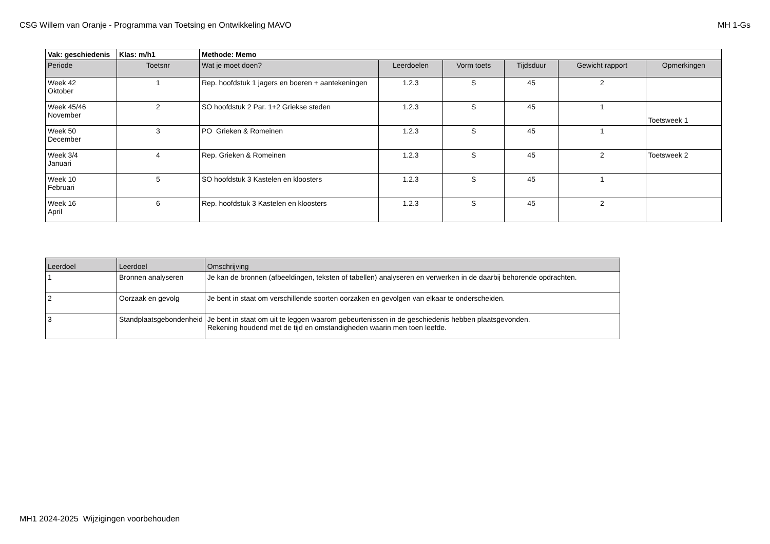CSG Willem van Oranje - Programma van Toetsing en Ontwikkeling MAVO MH 1-Gs
| Vak: geschiedenis | Klas: m/h1 | Methode: Memo | | | | | |
| Periode | Toetsnr | Wat je moet doen? | Leerdoelen | Vorm toets | Tijdsduur | Gewicht rapport | Opmerkingen |
| Week 42 Oktober | 1 | Rep. hoofdstuk 1 jagers en boeren + aantekeningen | 1.2.3 | S | 45 | 2 | |
| Week 45/46 November | 2 | SO hoofdstuk 2 Par. 1+2 Griekse steden | 1.2.3 | S | 45 | 1 | Toetsweek 1 |
| Week 50 December | 3 | PO Grieken & Romeinen | 1.2.3 | S | 45 | 1 | |
| Week 3/4 Januari | 4 | Rep. Grieken & Romeinen | 1.2.3 | S | 45 | 2 | Toetsweek 2 |
| Week 10 Februari | 5 | SO hoofdstuk 3 Kastelen en kloosters | 1.2.3 | S | 45 | 1 | |
| Week 16 April | 6 | Rep. hoofdstuk 3 Kastelen en kloosters | 1.2.3 | S | 45 | 2 | |
| Leerdoel | Leerdoel | Omschrijving |
| --- | --- | --- |
| 1 | Bronnen analyseren | Je kan de bronnen (afbeeldingen, teksten of tabellen) analyseren en verwerken in de daarbij behorende opdrachten. |
| 2 | Oorzaak en gevolg | Je bent in staat om verschillende soorten oorzaken en gevolgen van elkaar te onderscheiden. |
| 3 | Standplaatsgebondenheid | Je bent in staat om uit te leggen waarom gebeurtenissen in de geschiedenis hebben plaatsgevonden. Rekening houdend met de tijd en omstandigheden waarin men toen leefde. |
MH1 2024-2025 Wijzigingen voorbehouden